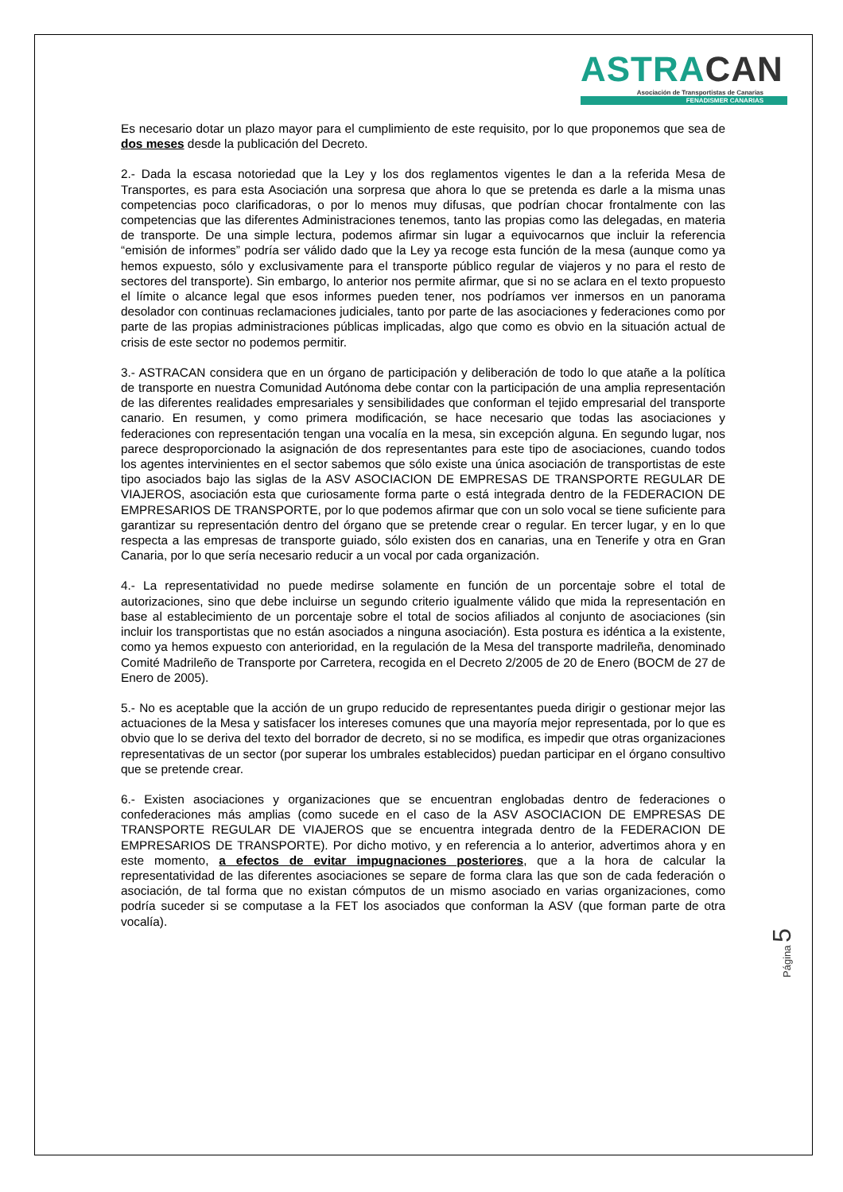ASTRACAN
Asociación de Transportistas de Canarias
FENADISMER CANARIAS
Es necesario dotar un plazo mayor para el cumplimiento de este requisito, por lo que proponemos que sea de dos meses desde la publicación del Decreto.
2.- Dada la escasa notoriedad que la Ley y los dos reglamentos vigentes le dan a la referida Mesa de Transportes, es para esta Asociación una sorpresa que ahora lo que se pretenda es darle a la misma unas competencias poco clarificadoras, o por lo menos muy difusas, que podrían chocar frontalmente con las competencias que las diferentes Administraciones tenemos, tanto las propias como las delegadas, en materia de transporte. De una simple lectura, podemos afirmar sin lugar a equivocarnos que incluir la referencia “emisión de informes” podría ser válido dado que la Ley ya recoge esta función de la mesa (aunque como ya hemos expuesto, sólo y exclusivamente para el transporte público regular de viajeros y no para el resto de sectores del transporte). Sin embargo, lo anterior nos permite afirmar, que si no se aclara en el texto propuesto el límite o alcance legal que esos informes pueden tener, nos podríamos ver inmersos en un panorama desolador con continuas reclamaciones judiciales, tanto por parte de las asociaciones y federaciones como por parte de las propias administraciones públicas implicadas, algo que como es obvio en la situación actual de crisis de este sector no podemos permitir.
3.- ASTRACAN considera que en un órgano de participación y deliberación de todo lo que atañe a la política de transporte en nuestra Comunidad Autónoma debe contar con la participación de una amplia representación de las diferentes realidades empresariales y sensibilidades que conforman el tejido empresarial del transporte canario. En resumen, y como primera modificación, se hace necesario que todas las asociaciones y federaciones con representación tengan una vocalía en la mesa, sin excepción alguna. En segundo lugar, nos parece desproporcionado la asignación de dos representantes para este tipo de asociaciones, cuando todos los agentes intervinientes en el sector sabemos que sólo existe una única asociación de transportistas de este tipo asociados bajo las siglas de la ASV ASOCIACION DE EMPRESAS DE TRANSPORTE REGULAR DE VIAJEROS, asociación esta que curiosamente forma parte o está integrada dentro de la FEDERACION DE EMPRESARIOS DE TRANSPORTE, por lo que podemos afirmar que con un solo vocal se tiene suficiente para garantizar su representación dentro del órgano que se pretende crear o regular. En tercer lugar, y en lo que respecta a las empresas de transporte guiado, sólo existen dos en canarias, una en Tenerife y otra en Gran Canaria, por lo que sería necesario reducir a un vocal por cada organización.
4.- La representatividad no puede medirse solamente en función de un porcentaje sobre el total de autorizaciones, sino que debe incluirse un segundo criterio igualmente válido que mida la representación en base al establecimiento de un porcentaje sobre el total de socios afiliados al conjunto de asociaciones (sin incluir los transportistas que no están asociados a ninguna asociación). Esta postura es idéntica a la existente, como ya hemos expuesto con anterioridad, en la regulación de la Mesa del transporte madrileña, denominado Comité Madrileño de Transporte por Carretera, recogida en el Decreto 2/2005 de 20 de Enero (BOCM de 27 de Enero de 2005).
5.- No es aceptable que la acción de un grupo reducido de representantes pueda dirigir o gestionar mejor las actuaciones de la Mesa y satisfacer los intereses comunes que una mayoría mejor representada, por lo que es obvio que lo se deriva del texto del borrador de decreto, si no se modifica, es impedir que otras organizaciones representativas de un sector (por superar los umbrales establecidos) puedan participar en el órgano consultivo que se pretende crear.
6.- Existen asociaciones y organizaciones que se encuentran englobadas dentro de federaciones o confederaciones más amplias (como sucede en el caso de la ASV ASOCIACION DE EMPRESAS DE TRANSPORTE REGULAR DE VIAJEROS que se encuentra integrada dentro de la FEDERACION DE EMPRESARIOS DE TRANSPORTE). Por dicho motivo, y en referencia a lo anterior, advertimos ahora y en este momento, a efectos de evitar impugnaciones posteriores, que a la hora de calcular la representatividad de las diferentes asociaciones se separe de forma clara las que son de cada federación o asociación, de tal forma que no existan cómputos de un mismo asociado en varias organizaciones, como podría suceder si se computase a la FET los asociados que conforman la ASV (que forman parte de otra vocalía).
Página 5